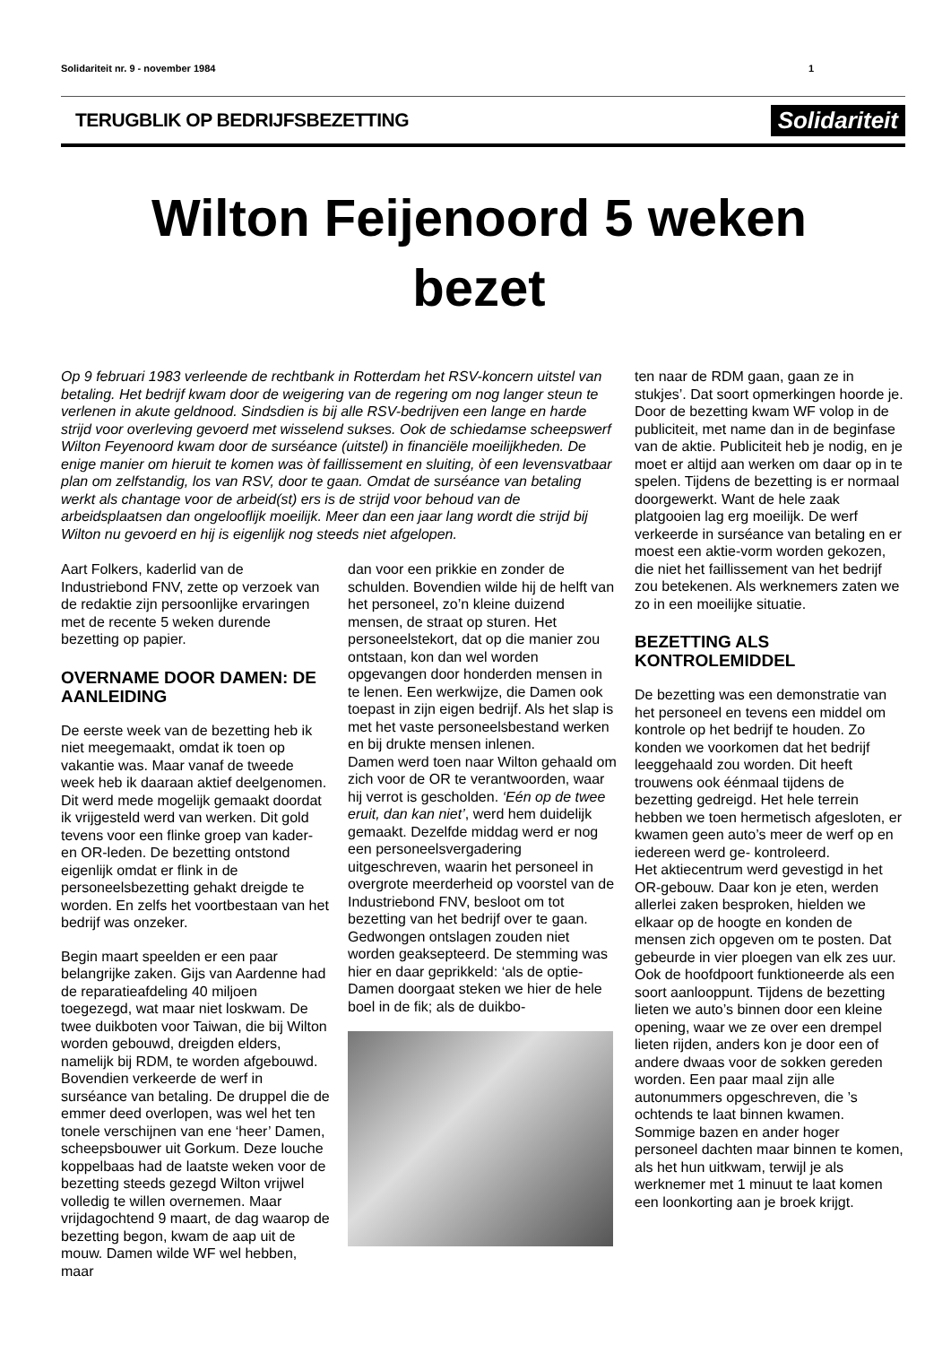Solidariteit nr. 9 - november 1984 1
TERUGBLIK OP BEDRIJFSBEZETTING Solidariteit
Wilton Feijenoord 5 weken
bezet
Op 9 februari 1983 verleende de rechtbank in Rotterdam het RSV-koncern uitstel van betaling. Het bedrijf kwam door de weigering van de regering om nog langer steun te verlenen in akute geldnood. Sindsdien is bij alle RSV-bedrijven een lange en harde strijd voor overleving gevoerd met wisselend sukses. Ook de schiedamse scheepswerf Wilton Feyenoord kwam door de surséance (uitstel) in financiële moeilijkheden. De enige manier om hieruit te komen was òf faillissement en sluiting, òf een levensvatbaar plan om zelfstandig, los van RSV, door te gaan. Omdat de surséance van betaling werkt als chantage voor de arbeid(st) ers is de strijd voor behoud van de arbeidsplaatsen dan ongelooflijk moeilijk. Meer dan een jaar lang wordt die strijd bij Wilton nu gevoerd en hij is eigenlijk nog steeds niet afgelopen.
Aart Folkers, kaderlid van de Industriebond FNV, zette op verzoek van de redaktie zijn persoonlijke ervaringen met de recente 5 weken durende bezetting op papier.
OVERNAME DOOR DAMEN: DE AANLEIDING
De eerste week van de bezetting heb ik niet meegemaakt, omdat ik toen op vakantie was. Maar vanaf de tweede week heb ik daaraan aktief deelgenomen. Dit werd mede mogelijk gemaakt doordat ik vrijgesteld werd van werken. Dit gold tevens voor een flinke groep van kader- en OR-leden. De bezetting ontstond eigenlijk omdat er flink in de personeelsbezetting gehakt dreigde te worden. En zelfs het voortbestaan van het bedrijf was onzeker.
Begin maart speelden er een paar belangrijke zaken. Gijs van Aardenne had de reparatieafdeling 40 miljoen toegezegd, wat maar niet loskwam. De twee duikboten voor Taiwan, die bij Wilton worden gebouwd, dreigden elders, namelijk bij RDM, te worden afgebouwd. Bovendien verkeerde de werf in surséance van betaling. De druppel die de emmer deed overlopen, was wel het ten tonele verschijnen van ene ‘heer’ Damen, scheepsbouwer uit Gorkum. Deze louche koppelbaas had de laatste weken voor de bezetting steeds gezegd Wilton vrijwel volledig te willen overnemen. Maar vrijdagochtend 9 maart, de dag waarop de bezetting begon, kwam de aap uit de mouw. Damen wilde WF wel hebben, maar
dan voor een prikkie en zonder de schulden. Bovendien wilde hij de helft van het personeel, zo’n kleine duizend mensen, de straat op sturen. Het personeelstekort, dat op die manier zou ontstaan, kon dan wel worden opgevangen door honderden mensen in te lenen. Een werkwijze, die Damen ook toepast in zijn eigen bedrijf. Als het slap is met het vaste personeelsbestand werken en bij drukte mensen inlenen.
Damen werd toen naar Wilton gehaald om zich voor de OR te verantwoorden, waar hij verrot is gescholden. ‘Eén op de twee eruit, dan kan niet’, werd hem duidelijk gemaakt. Dezelfde middag werd er nog een personeelsvergadering uitgeschreven, waarin het personeel in overgrote meerderheid op voorstel van de Industriebond FNV, besloot om tot bezetting van het bedrijf over te gaan. Gedwongen ontslagen zouden niet worden geaksepteerd. De stemming was hier en daar geprikkeld: ‘als de optie-Damen doorgaat steken we hier de hele boel in de fik; als de duikbo-
ten naar de RDM gaan, gaan ze in stukjes’. Dat soort opmerkingen hoorde je. Door de bezetting kwam WF volop in de publiciteit, met name dan in de beginfase van de aktie. Publiciteit heb je nodig, en je moet er altijd aan werken om daar op in te spelen. Tijdens de bezetting is er normaal doorgewerkt. Want de hele zaak platgooien lag erg moeilijk. De werf verkeerde in surséance van betaling en er moest een aktie-vorm worden gekozen, die niet het faillissement van het bedrijf zou betekenen. Als werknemers zaten we zo in een moeilijke situatie.
BEZETTING ALS KONTROLEMIDDEL
De bezetting was een demonstratie van het personeel en tevens een middel om kontrole op het bedrijf te houden. Zo konden we voorkomen dat het bedrijf leeggehaald zou worden. Dit heeft trouwens ook éénmaal tijdens de bezetting gedreigd. Het hele terrein hebben we toen hermetisch afgesloten, er kwamen geen auto’s meer de werf op en iedereen werd ge- kontroleerd.
Het aktiecentrum werd gevestigd in het OR-gebouw. Daar kon je eten, werden allerlei zaken besproken, hielden we elkaar op de hoogte en konden de mensen zich opgeven om te posten. Dat gebeurde in vier ploegen van elk zes uur. Ook de hoofdpoort funktioneerde als een soort aanlooppunt. Tijdens de bezetting lieten we auto’s binnen door een kleine opening, waar we ze over een drempel lieten rijden, anders kon je door een of andere dwaas voor de sokken gereden worden. Een paar maal zijn alle autonummers opgeschreven, die ’s ochtends te laat binnen kwamen. Sommige bazen en ander hoger personeel dachten maar binnen te komen, als het hun uitkwam, terwijl je als werknemer met 1 minuut te laat komen een loonkorting aan je broek krijgt.